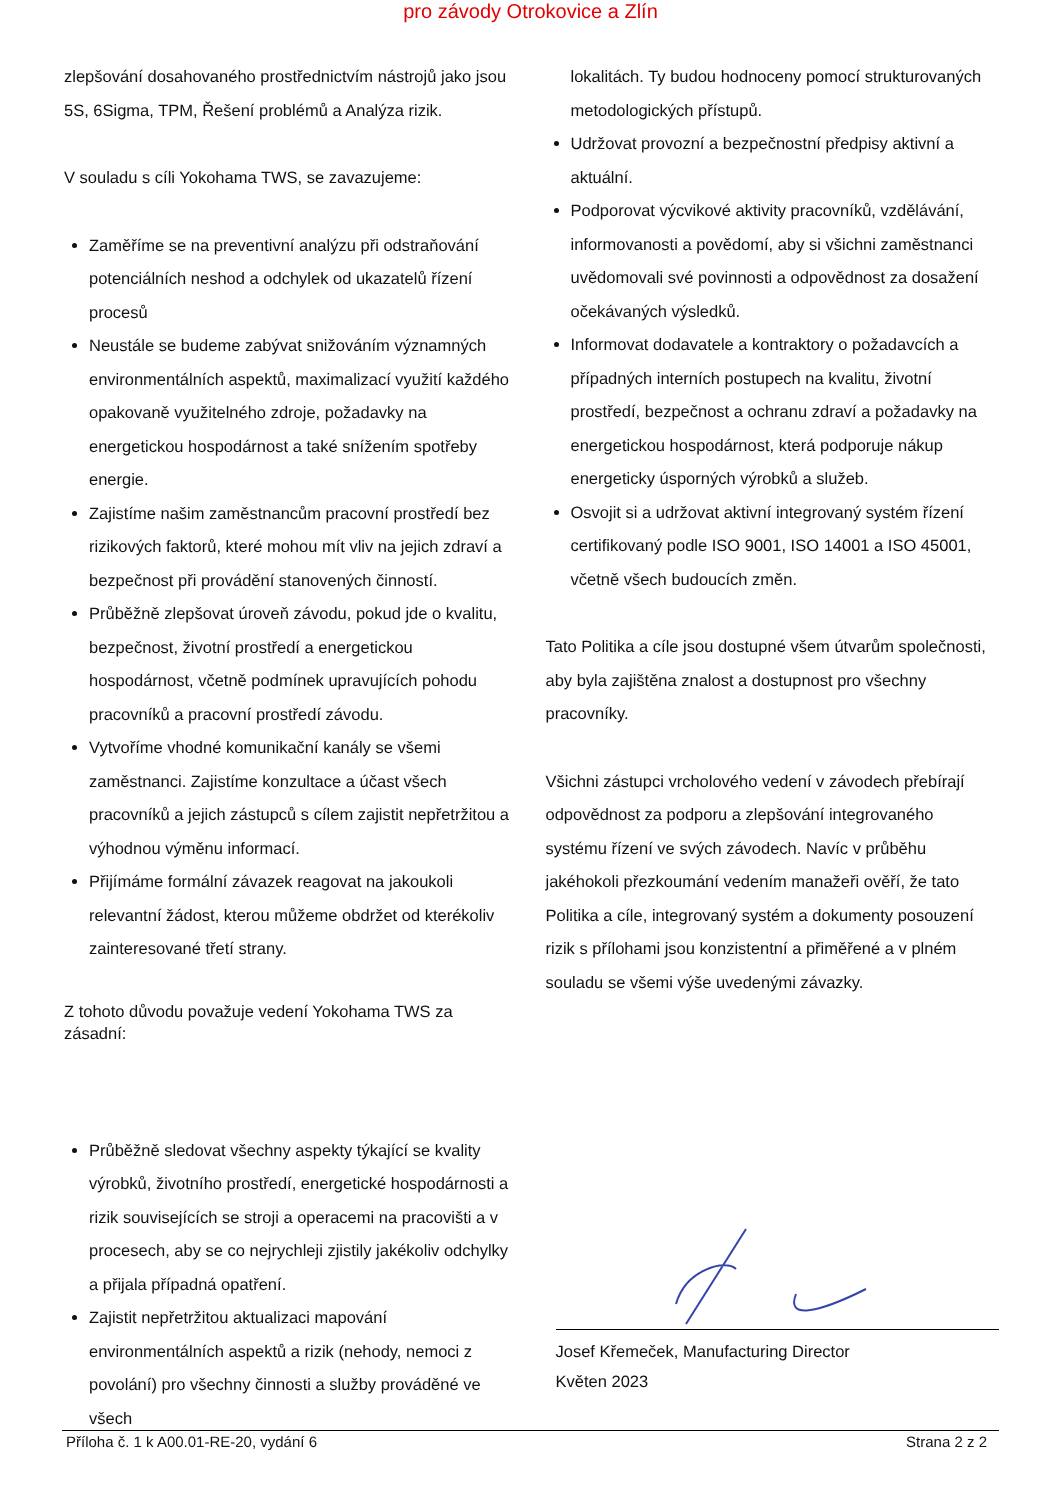pro závody Otrokovice a Zlín
zlepšování dosahovaného prostřednictvím nástrojů jako jsou 5S, 6Sigma, TPM, Řešení problémů a Analýza rizik.
V souladu s cíli Yokohama TWS, se zavazujeme:
Zaměříme se na preventivní analýzu při odstraňování potenciálních neshod a odchylek od ukazatelů řízení procesů
Neustále se budeme zabývat snižováním významných environmentálních aspektů, maximalizací využití každého opakovaně využitelného zdroje, požadavky na energetickou hospodárnost a také snížením spotřeby energie.
Zajistíme našim zaměstnancům pracovní prostředí bez rizikových faktorů, které mohou mít vliv na jejich zdraví a bezpečnost při provádění stanovených činností.
Průběžně zlepšovat úroveň závodu, pokud jde o kvalitu, bezpečnost, životní prostředí a energetickou hospodárnost, včetně podmínek upravujících pohodu pracovníků a pracovní prostředí závodu.
Vytvoříme vhodné komunikační kanály se všemi zaměstnanci. Zajistíme konzultace a účast všech pracovníků a jejich zástupců s cílem zajistit nepřetržitou a výhodnou výměnu informací.
Přijímáme formální závazek reagovat na jakoukoli relevantní žádost, kterou můžeme obdržet od kterékoliv zainteresované třetí strany.
Z tohoto důvodu považuje vedení Yokohama TWS za zásadní:
Průběžně sledovat všechny aspekty týkající se kvality výrobků, životního prostředí, energetické hospodárnosti a rizik souvisejících se stroji a operacemi na pracovišti a v procesech, aby se co nejrychleji zjistily jakékoliv odchylky a přijala případná opatření.
Zajistit nepřetržitou aktualizaci mapování environmentálních aspektů a rizik (nehody, nemoci z povolání) pro všechny činnosti a služby prováděné ve všech
lokalitách. Ty budou hodnoceny pomocí strukturovaných metodologických přístupů.
Udržovat provozní a bezpečnostní předpisy aktivní a aktuální.
Podporovat výcvikové aktivity pracovníků, vzdělávání, informovanosti a povědomí, aby si všichni zaměstnanci uvědomovali své povinnosti a odpovědnost za dosažení očekávaných výsledků.
Informovat dodavatele a kontraktory o požadavcích a případných interních postupech na kvalitu, životní prostředí, bezpečnost a ochranu zdraví a požadavky na energetickou hospodárnost, která podporuje nákup energeticky úsporných výrobků a služeb.
Osvojit si a udržovat aktivní integrovaný systém řízení certifikovaný podle ISO 9001, ISO 14001 a ISO 45001, včetně všech budoucích změn.
Tato Politika a cíle jsou dostupné všem útvarům společnosti, aby byla zajištěna znalost a dostupnost pro všechny pracovníky.
Všichni zástupci vrcholového vedení v závodech přebírají odpovědnost za podporu a zlepšování integrovaného systému řízení ve svých závodech. Navíc v průběhu jakéhokoli přezkoumání vedením manažeři ověří, že tato Politika a cíle, integrovaný systém a dokumenty posouzení rizik s přílohami jsou konzistentní a přiměřené a v plném souladu se všemi výše uvedenými závazky.
Josef Křemeček, Manufacturing Director
Květen 2023
Příloha č. 1 k A00.01-RE-20, vydání 6 Strana 2 z 2